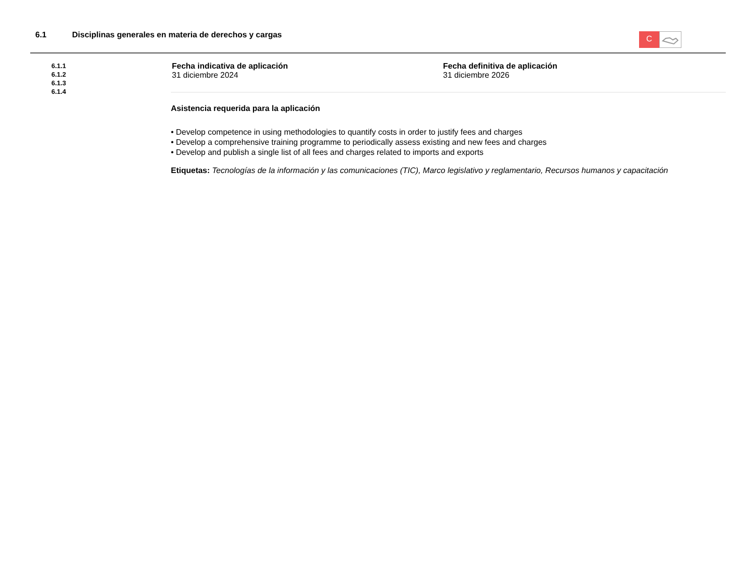6.1 Disciplinas generales en materia de derechos y cargas
C
6.1.1
6.1.2
6.1.3
6.1.4
Fecha indicativa de aplicación
31 diciembre 2024
Fecha definitiva de aplicación
31 diciembre 2026
Asistencia requerida para la aplicación
• Develop competence in using methodologies to quantify costs in order to justify fees and charges
• Develop a comprehensive training programme to periodically assess existing and new fees and charges
• Develop and publish a single list of all fees and charges related to imports and exports
Etiquetas: Tecnologías de la información y las comunicaciones (TIC), Marco legislativo y reglamentario, Recursos humanos y capacitación